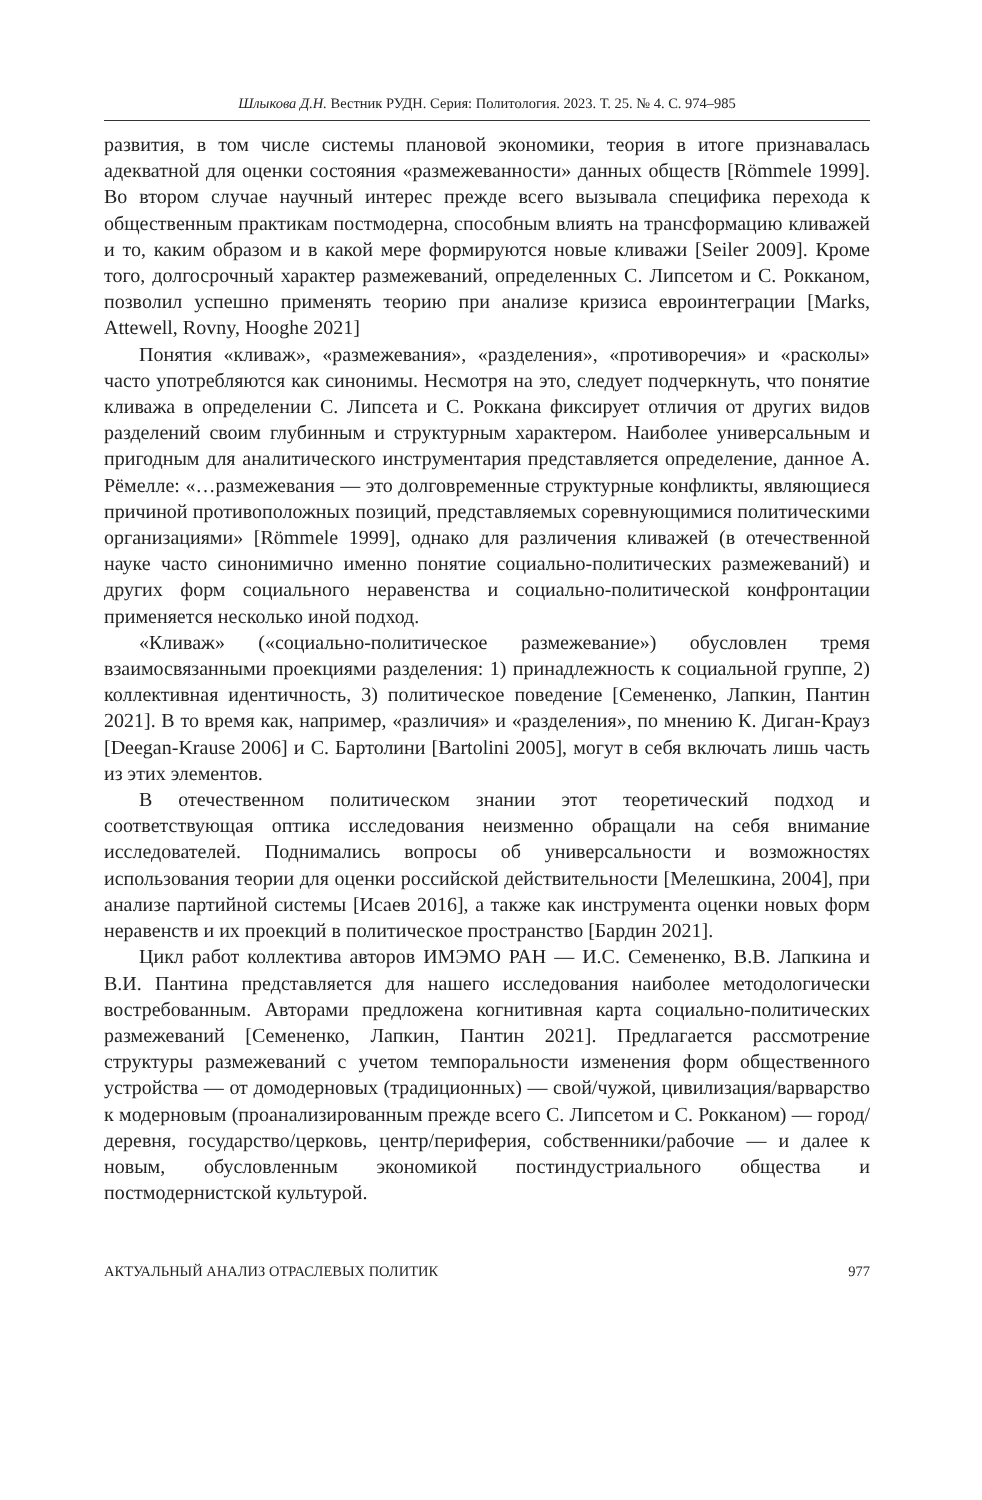Шлыкова Д.Н. Вестник РУДН. Серия: Политология. 2023. Т. 25. № 4. С. 974–985
развития, в том числе системы плановой экономики, теория в итоге признавалась адекватной для оценки состояния «размежеванности» данных обществ [Römmele 1999]. Во втором случае научный интерес прежде всего вызывала специфика перехода к общественным практикам постмодерна, способным влиять на трансформацию кливажей и то, каким образом и в какой мере формируются новые кливажи [Seiler 2009]. Кроме того, долгосрочный характер размежеваний, определенных С. Липсетом и С. Рокканом, позволил успешно применять теорию при анализе кризиса евроинтеграции [Marks, Attewell, Rovny, Hooghe 2021]
Понятия «кливаж», «размежевания», «разделения», «противоречия» и «расколы» часто употребляются как синонимы. Несмотря на это, следует подчеркнуть, что понятие кливажа в определении С. Липсета и С. Роккана фиксирует отличия от других видов разделений своим глубинным и структурным характером. Наиболее универсальным и пригодным для аналитического инструментария представляется определение, данное А. Рёмелле: «…размежевания — это долговременные структурные конфликты, являющиеся причиной противоположных позиций, представляемых соревнующимися политическими организациями» [Römmele 1999], однако для различения кливажей (в отечественной науке часто синонимично именно понятие социально-политических размежеваний) и других форм социального неравенства и социально-политической конфронтации применяется несколько иной подход.
«Кливаж» («социально-политическое размежевание») обусловлен тремя взаимосвязанными проекциями разделения: 1) принадлежность к социальной группе, 2) коллективная идентичность, 3) политическое поведение [Семененко, Лапкин, Пантин 2021]. В то время как, например, «различия» и «разделения», по мнению К. Диган-Крауз [Deegan-Krause 2006] и С. Бартолини [Bartolini 2005], могут в себя включать лишь часть из этих элементов.
В отечественном политическом знании этот теоретический подход и соответствующая оптика исследования неизменно обращали на себя внимание исследователей. Поднимались вопросы об универсальности и возможностях использования теории для оценки российской действительности [Мелешкина, 2004], при анализе партийной системы [Исаев 2016], а также как инструмента оценки новых форм неравенств и их проекций в политическое пространство [Бардин 2021].
Цикл работ коллектива авторов ИМЭМО РАН — И.С. Семененко, В.В. Лапкина и В.И. Пантина представляется для нашего исследования наиболее методологически востребованным. Авторами предложена когнитивная карта социально-политических размежеваний [Семененко, Лапкин, Пантин 2021]. Предлагается рассмотрение структуры размежеваний с учетом темпоральности изменения форм общественного устройства — от домодерновых (традиционных) — свой/чужой, цивилизация/варварство к модерновым (проанализированным прежде всего С. Липсетом и С. Рокканом) — город/деревня, государство/церковь, центр/периферия, собственники/рабочие — и далее к новым, обусловленным экономикой постиндустриального общества и постмодернистской культурой.
АКТУАЛЬНЫЙ АНАЛИЗ ОТРАСЛЕВЫХ ПОЛИТИК 977